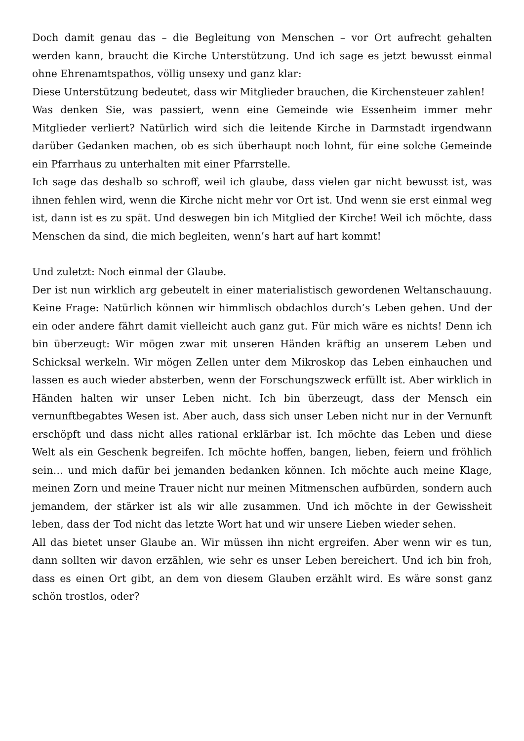Doch damit genau das – die Begleitung von Menschen – vor Ort aufrecht gehalten werden kann, braucht die Kirche Unterstützung. Und ich sage es jetzt bewusst einmal ohne Ehrenamtspathos, völlig unsexy und ganz klar:
Diese Unterstützung bedeutet, dass wir Mitglieder brauchen, die Kirchensteuer zahlen!
Was denken Sie, was passiert, wenn eine Gemeinde wie Essenheim immer mehr Mitglieder verliert? Natürlich wird sich die leitende Kirche in Darmstadt irgendwann darüber Gedanken machen, ob es sich überhaupt noch lohnt, für eine solche Gemeinde ein Pfarrhaus zu unterhalten mit einer Pfarrstelle.
Ich sage das deshalb so schroff, weil ich glaube, dass vielen gar nicht bewusst ist, was ihnen fehlen wird, wenn die Kirche nicht mehr vor Ort ist. Und wenn sie erst einmal weg ist, dann ist es zu spät. Und deswegen bin ich Mitglied der Kirche! Weil ich möchte, dass Menschen da sind, die mich begleiten, wenn’s hart auf hart kommt!
Und zuletzt: Noch einmal der Glaube.
Der ist nun wirklich arg gebeutelt in einer materialistisch gewordenen Weltanschauung. Keine Frage: Natürlich können wir himmlisch obdachlos durch’s Leben gehen. Und der ein oder andere fährt damit vielleicht auch ganz gut. Für mich wäre es nichts! Denn ich bin überzeugt: Wir mögen zwar mit unseren Händen kräftig an unserem Leben und Schicksal werkeln. Wir mögen Zellen unter dem Mikroskop das Leben einhauchen und lassen es auch wieder absterben, wenn der Forschungszweck erfüllt ist. Aber wirklich in Händen halten wir unser Leben nicht. Ich bin überzeugt, dass der Mensch ein vernunftbegabtes Wesen ist. Aber auch, dass sich unser Leben nicht nur in der Vernunft erschöpft und dass nicht alles rational erklärbar ist. Ich möchte das Leben und diese Welt als ein Geschenk begreifen. Ich möchte hoffen, bangen, lieben, feiern und fröhlich sein… und mich dafür bei jemanden bedanken können. Ich möchte auch meine Klage, meinen Zorn und meine Trauer nicht nur meinen Mitmenschen aufbürden, sondern auch jemandem, der stärker ist als wir alle zusammen. Und ich möchte in der Gewissheit leben, dass der Tod nicht das letzte Wort hat und wir unsere Lieben wieder sehen.
All das bietet unser Glaube an. Wir müssen ihn nicht ergreifen. Aber wenn wir es tun, dann sollten wir davon erzählen, wie sehr es unser Leben bereichert. Und ich bin froh, dass es einen Ort gibt, an dem von diesem Glauben erzählt wird. Es wäre sonst ganz schön trostlos, oder?